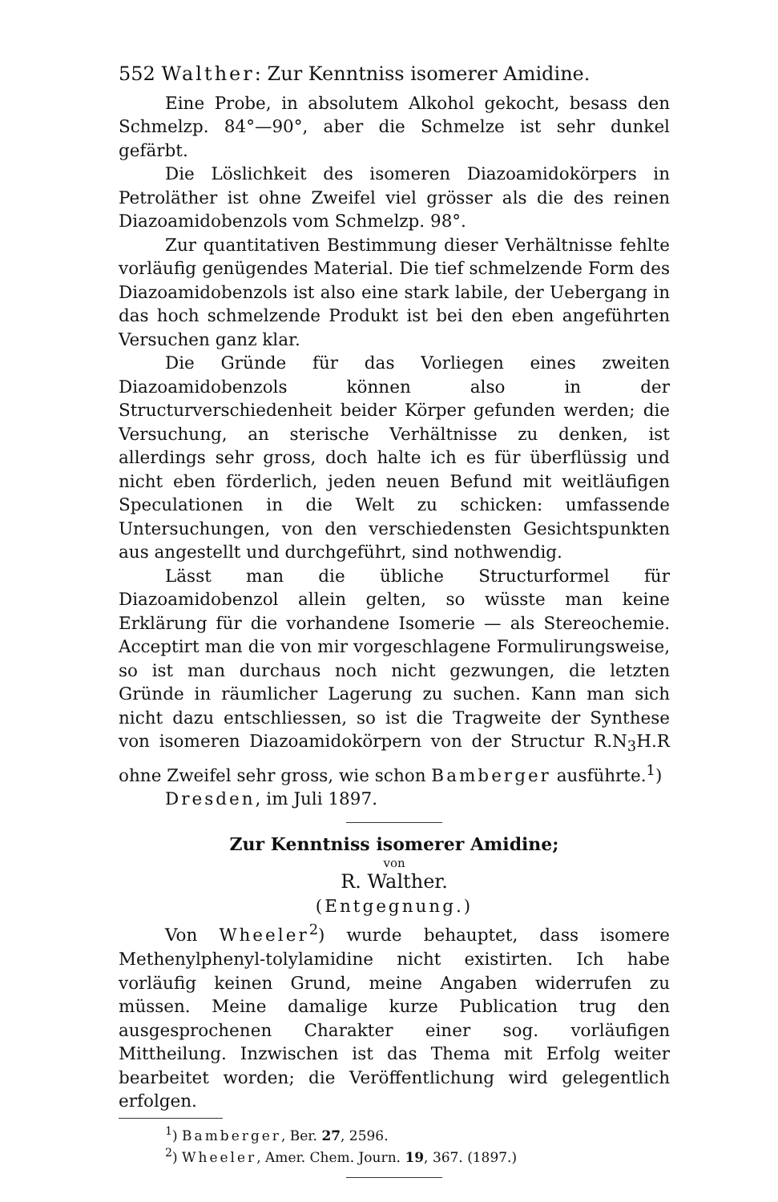552 Walther: Zur Kenntniss isomerer Amidine.
Eine Probe, in absolutem Alkohol gekocht, besass den Schmelzp. 84°—90°, aber die Schmelze ist sehr dunkel gefärbt.
Die Löslichkeit des isomeren Diazoamidokörpers in Petroläther ist ohne Zweifel viel grösser als die des reinen Diazoamidobenzols vom Schmelzp. 98°.
Zur quantitativen Bestimmung dieser Verhältnisse fehlte vorläufig genügendes Material. Die tief schmelzende Form des Diazoamidobenzols ist also eine stark labile, der Uebergang in das hoch schmelzende Produkt ist bei den eben angeführten Versuchen ganz klar.
Die Gründe für das Vorliegen eines zweiten Diazoamidobenzols können also in der Structurverschiedenheit beider Körper gefunden werden; die Versuchung, an sterische Verhältnisse zu denken, ist allerdings sehr gross, doch halte ich es für überflüssig und nicht eben förderlich, jeden neuen Befund mit weitläufigen Speculationen in die Welt zu schicken: umfassende Untersuchungen, von den verschiedensten Gesichtspunkten aus angestellt und durchgeführt, sind nothwendig.
Lässt man die übliche Structurformel für Diazoamidobenzol allein gelten, so wüsste man keine Erklärung für die vorhandene Isomerie — als Stereochemie. Acceptirt man die von mir vorgeschlagene Formulirungsweise, so ist man durchaus noch nicht gezwungen, die letzten Gründe in räumlicher Lagerung zu suchen. Kann man sich nicht dazu entschliessen, so ist die Tragweite der Synthese von isomeren Diazoamidokörpern von der Structur R.N<sub>3</sub>H.R ohne Zweifel sehr gross, wie schon Bamberger ausführte.<sup>1</sup>)
Dresden, im Juli 1897.
Zur Kenntniss isomerer Amidine;
von
R. Walther.
(Entgegnung.)
Von Wheeler<sup>2</sup>) wurde behauptet, dass isomere Methenylphenyl-tolylamidine nicht existirten. Ich habe vorläufig keinen Grund, meine Angaben widerrufen zu müssen. Meine damalige kurze Publication trug den ausgesprochenen Charakter einer sog. vorläufigen Mittheilung. Inzwischen ist das Thema mit Erfolg weiter bearbeitet worden; die Veröffentlichung wird gelegentlich erfolgen.
<sup>1</sup>) Bamberger, Ber. 27, 2596.
<sup>2</sup>) Wheeler, Amer. Chem. Journ. 19, 367. (1897.)